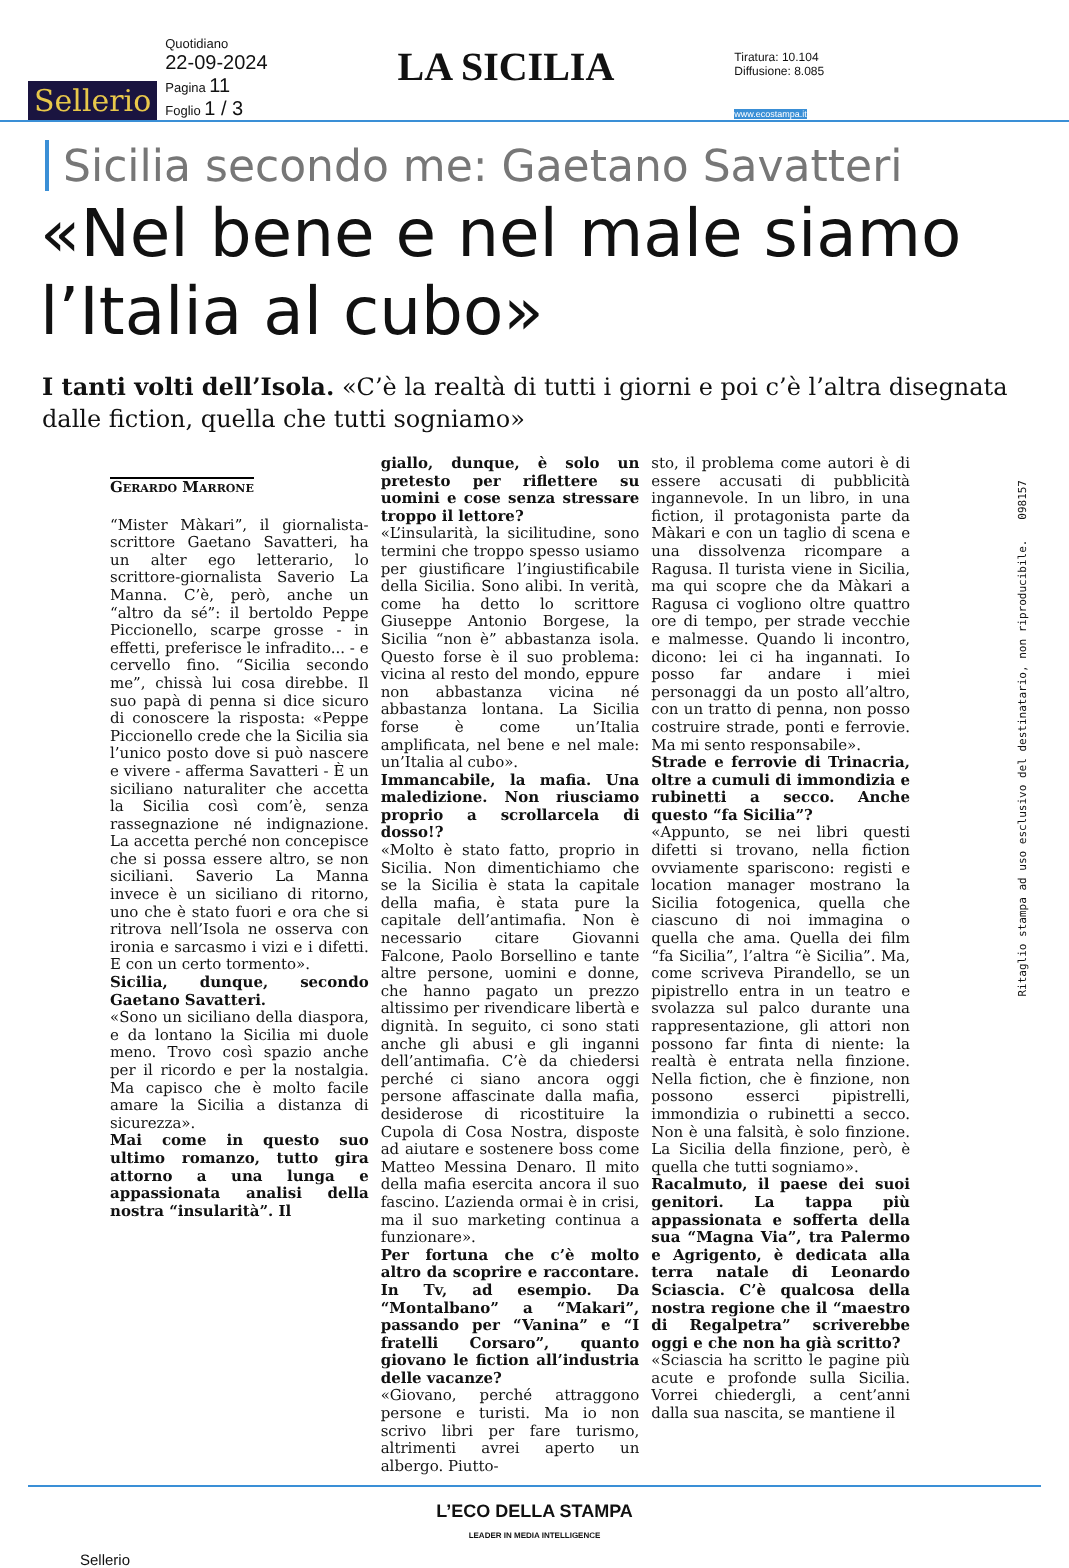Sellerio
Quotidiano
22-09-2024
Pagina 11
Foglio 1 / 3
LA SICILIA
Tiratura: 10.104
Diffusione: 8.085
www.ecostampa.it
Sicilia secondo me: Gaetano Savatteri
«Nel bene e nel male siamo l’Italia al cubo»
I tanti volti dell’Isola. «C’è la realtà di tutti i giorni e poi c’è l’altra disegnata dalle fiction, quella che tutti sogniamo»
Gerardo Marrone
“Mister Màkari”, il giornalista-scrittore Gaetano Savatteri, ha un alter ego letterario, lo scrittore-giornalista Saverio La Manna. C’è, però, anche un “altro da sé”: il bertoldo Peppe Piccionello, scarpe grosse - in effetti, preferisce le infradito... - e cervello fino. “Sicilia secondo me”, chissà lui cosa direbbe. Il suo papà di penna si dice sicuro di conoscere la risposta: «Peppe Piccionello crede che la Sicilia sia l’unico posto dove si può nascere e vivere - afferma Savatteri - È un siciliano naturaliter che accetta la Sicilia così com’è, senza rassegnazione né indignazione. La accetta perché non concepisce che si possa essere altro, se non siciliani. Saverio La Manna invece è un siciliano di ritorno, uno che è stato fuori e ora che si ritrova nell’Isola ne osserva con ironia e sarcasmo i vizi e i difetti. E con un certo tormento».
Sicilia, dunque, secondo Gaetano Savatteri.
«Sono un siciliano della diaspora, e da lontano la Sicilia mi duole meno. Trovo così spazio anche per il ricordo e per la nostalgia. Ma capisco che è molto facile amare la Sicilia a distanza di sicurezza».
Mai come in questo suo ultimo romanzo, tutto gira attorno a una lunga e appassionata analisi della nostra “insularità”. Il
giallo, dunque, è solo un pretesto per riflettere su uomini e cose senza stressare troppo il lettore?
«L’insularità, la sicilitudine, sono termini che troppo spesso usiamo per giustificare l’ingiustificabile della Sicilia. Sono alibi. In verità, come ha detto lo scrittore Giuseppe Antonio Borgese, la Sicilia “non è” abbastanza isola. Questo forse è il suo problema: vicina al resto del mondo, eppure non abbastanza vicina né abbastanza lontana. La Sicilia forse è come un’Italia amplificata, nel bene e nel male: un’Italia al cubo».
Immancabile, la mafia. Una maledizione. Non riusciamo proprio a scrollarcela di dosso!?
«Molto è stato fatto, proprio in Sicilia. Non dimentichiamo che se la Sicilia è stata la capitale della mafia, è stata pure la capitale dell’antimafia. Non è necessario citare Giovanni Falcone, Paolo Borsellino e tante altre persone, uomini e donne, che hanno pagato un prezzo altissimo per rivendicare libertà e dignità. In seguito, ci sono stati anche gli abusi e gli inganni dell’antimafia. C’è da chiedersi perché ci siano ancora oggi persone affascinate dalla mafia, desiderose di ricostituire la Cupola di Cosa Nostra, disposte ad aiutare e sostenere boss come Matteo Messina Denaro. Il mito della mafia esercita ancora il suo fascino. L’azienda ormai è in crisi, ma il suo marketing continua a funzionare».
Per fortuna che c’è molto altro da scoprire e raccontare. In Tv, ad esempio. Da “Montalbano” a “Makari”, passando per “Vanina” e “I fratelli Corsaro”, quanto giovano le fiction all’industria delle vacanze?
«Giovano, perché attraggono persone e turisti. Ma io non scrivo libri per fare turismo, altrimenti avrei aperto un albergo. Piutto-
sto, il problema come autori è di essere accusati di pubblicità ingannevole. In un libro, in una fiction, il protagonista parte da Màkari e con un taglio di scena e una dissolvenza ricompare a Ragusa. Il turista viene in Sicilia, ma qui scopre che da Màkari a Ragusa ci vogliono oltre quattro ore di tempo, per strade vecchie e malmesse. Quando li incontro, dicono: lei ci ha ingannati. Io posso far andare i miei personaggi da un posto all’altro, con un tratto di penna, non posso costruire strade, ponti e ferrovie. Ma mi sento responsabile».
Strade e ferrovie di Trinacria, oltre a cumuli di immondizia e rubinetti a secco. Anche questo “fa Sicilia”?
«Appunto, se nei libri questi difetti si trovano, nella fiction ovviamente spariscono: registi e location manager mostrano la Sicilia fotogenica, quella che ciascuno di noi immagina o quella che ama. Quella dei film “fa Sicilia”, l’altra “è Sicilia”. Ma, come scriveva Pirandello, se un pipistrello entra in un teatro e svolazza sul palco durante una rappresentazione, gli attori non possono far finta di niente: la realtà è entrata nella finzione. Nella fiction, che è finzione, non possono esserci pipistrelli, immondizia o rubinetti a secco. Non è una falsità, è solo finzione. La Sicilia della finzione, però, è quella che tutti sogniamo».
Racalmuto, il paese dei suoi genitori. La tappa più appassionata e sofferta della sua “Magna Via”, tra Palermo e Agrigento, è dedicata alla terra natale di Leonardo Sciascia. C’è qualcosa della nostra regione che il “maestro di Regalpetra” scriverebbe oggi e che non ha già scritto?
«Sciascia ha scritto le pagine più acute e profonde sulla Sicilia. Vorrei chiedergli, a cent’anni dalla sua nascita, se mantiene il
L’ECO DELLA STAMPA
LEADER IN MEDIA INTELLIGENCE
Sellerio
Ritaglio stampa ad uso esclusivo del destinatario, non riproducibile. 098157